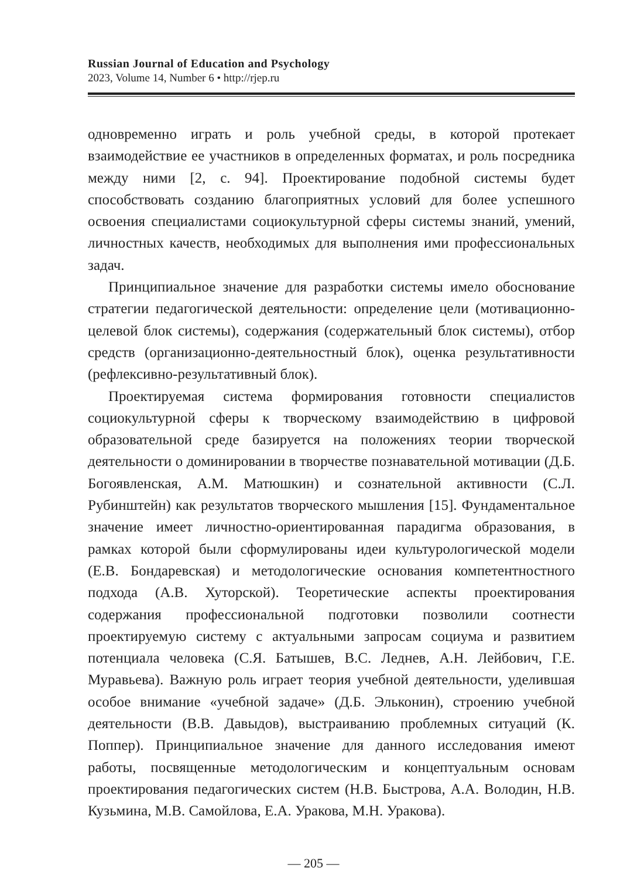Russian Journal of Education and Psychology
2023, Volume 14, Number 6 • http://rjep.ru
одновременно играть и роль учебной среды, в которой протекает взаимодействие ее участников в определенных форматах, и роль посредника между ними [2, с. 94]. Проектирование подобной системы будет способствовать созданию благоприятных условий для более успешного освоения специалистами социокультурной сферы системы знаний, умений, личностных качеств, необходимых для выполнения ими профессиональных задач.
Принципиальное значение для разработки системы имело обоснование стратегии педагогической деятельности: определение цели (мотивационно-целевой блок системы), содержания (содержательный блок системы), отбор средств (организационно-деятельностный блок), оценка результативности (рефлексивно-результативный блок).
Проектируемая система формирования готовности специалистов социокультурной сферы к творческому взаимодействию в цифровой образовательной среде базируется на положениях теории творческой деятельности о доминировании в творчестве познавательной мотивации (Д.Б. Богоявленская, А.М. Матюшкин) и сознательной активности (С.Л. Рубинштейн) как результатов творческого мышления [15]. Фундаментальное значение имеет личностно-ориентированная парадигма образования, в рамках которой были сформулированы идеи культурологической модели (Е.В. Бондаревская) и методологические основания компетентностного подхода (А.В. Хуторской). Теоретические аспекты проектирования содержания профессиональной подготовки позволили соотнести проектируемую систему с актуальными запросам социума и развитием потенциала человека (С.Я. Батышев, В.С. Леднев, А.Н. Лейбович, Г.Е. Муравьева). Важную роль играет теория учебной деятельности, уделившая особое внимание «учебной задаче» (Д.Б. Эльконин), строению учебной деятельности (В.В. Давыдов), выстраиванию проблемных ситуаций (К. Поппер). Принципиальное значение для данного исследования имеют работы, посвященные методологическим и концептуальным основам проектирования педагогических систем (Н.В. Быстрова, А.А. Володин, Н.В. Кузьмина, М.В. Самойлова, Е.А. Уракова, М.Н. Уракова).
— 205 —